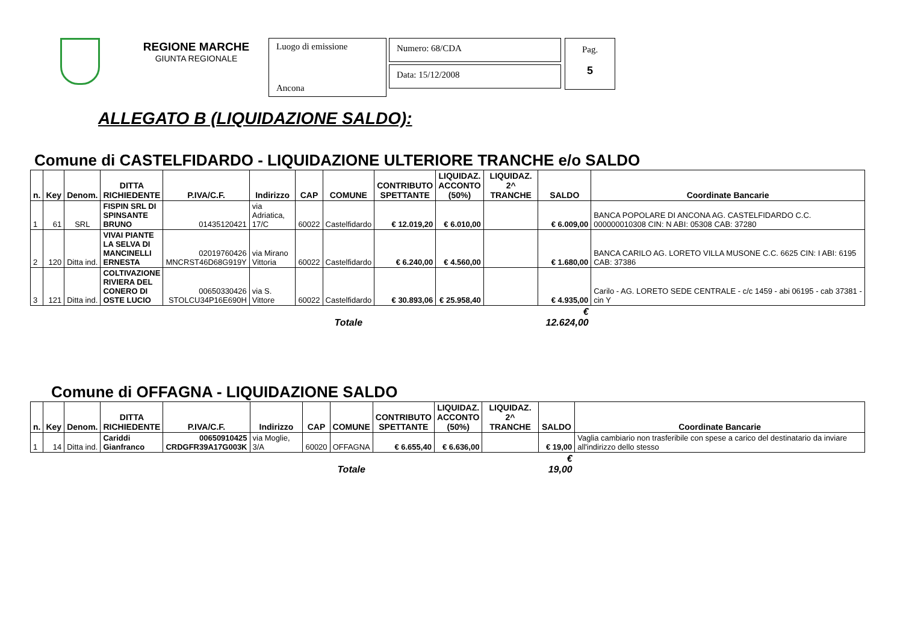REGIONE MARCHE
GIUNTA REGIONALE
Luogo di emissione
Ancona
Numero: 68/CDA
Data: 15/12/2008
Pag.
5
ALLEGATO B (LIQUIDAZIONE SALDO):
Comune di CASTELFIDARDO - LIQUIDAZIONE ULTERIORE TRANCHE e/o SALDO
| n. | Key | Denom. | DITTA RICHIEDENTE | P.IVA/C.F. | Indirizzo | CAP | COMUNE | CONTRIBUTO SPETTANTE | LIQUIDAZ. ACCONTO (50%) | LIQUIDAZ. 2^ TRANCHE | SALDO | Coordinate Bancarie |
| --- | --- | --- | --- | --- | --- | --- | --- | --- | --- | --- | --- | --- |
| 1 | 61 | SRL | FISPIN SRL DI SPINSANTE BRUNO | 01435120421 | via Adriatica, 17/C | 60022 | Castelfidardo | € 12.019,20 | € 6.010,00 | | € 6.009,00 | BANCA POPOLARE DI ANCONA AG. CASTELFIDARDO C.C. 000000010308 CIN: N ABI: 05308 CAB: 37280 |
| 2 | 120 | Ditta ind. | VIVAI PIANTE LA SELVA DI MANCINELLI ERNESTA | 02019760426 MNCRST46D68G919Y | via Mirano Vittoria | 60022 | Castelfidardo | € 6.240,00 | € 4.560,00 | | € 1.680,00 | BANCA CARILO AG. LORETO VILLA MUSONE C.C. 6625 CIN: I ABI: 6195 CAB: 37386 |
| 3 | 121 | Ditta ind. | COLTIVAZIONE RIVIERA DEL CONERO DI OSTE LUCIO | 00650330426 STOLCU34P16E690H | via S. Vittore | 60022 | Castelfidardo | € 30.893,06 | € 25.958,40 | | € 4.935,00 | Carilo - AG. LORETO SEDE CENTRALE - c/c 1459 - abi 06195 - cab 37381 - cin Y |
| | | | | | | | Totale | | | | € 12.624,00 | |
Comune di OFFAGNA - LIQUIDAZIONE SALDO
| n. | Key | Denom. | DITTA RICHIEDENTE | P.IVA/C.F. | Indirizzo | CAP | COMUNE | CONTRIBUTO SPETTANTE | LIQUIDAZ. ACCONTO (50%) | LIQUIDAZ. 2^ TRANCHE | SALDO | Coordinate Bancarie |
| --- | --- | --- | --- | --- | --- | --- | --- | --- | --- | --- | --- | --- |
| 1 | 14 | Ditta ind. | Cariddi Gianfranco | 00650910425 CRDGFR39A17G003K | via Moglie, 3/A | 60020 | OFFAGNA | € 6.655,40 | € 6.636,00 | | € 19,00 | Vaglia cambiario non trasferibile con spese a carico del destinatario da inviare all'indirizzo dello stesso |
| | | | | | | | Totale | | | | € 19,00 | |